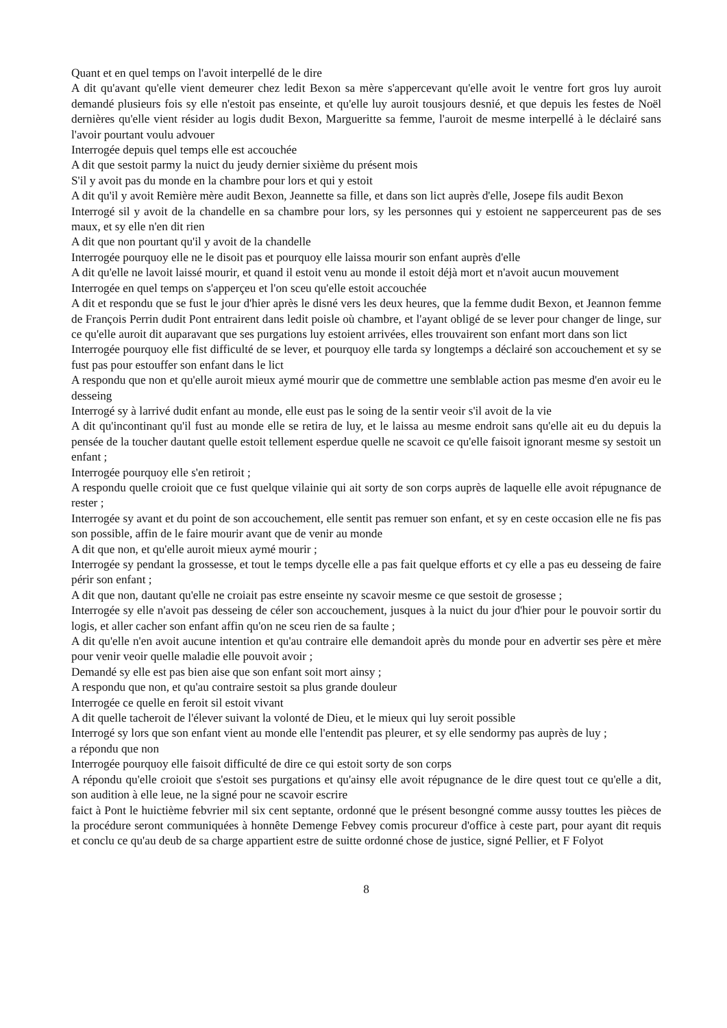Quant et en quel temps on l'avoit interpellé de le dire
A dit qu'avant qu'elle vient demeurer chez ledit Bexon sa mère s'appercevant qu'elle avoit le ventre fort gros luy auroit demandé plusieurs fois sy elle n'estoit pas enseinte, et qu'elle luy auroit tousjours desnié, et que depuis les festes de Noël dernières qu'elle vient résider au logis dudit Bexon, Margueritte sa femme, l'auroit de mesme interpellé à le déclairé sans l'avoir pourtant voulu advouer
Interrogée depuis quel temps elle est accouchée
A dit que sestoit parmy la nuict du jeudy dernier sixième du présent mois
S'il y avoit pas du monde en la chambre pour lors et qui y estoit
A dit qu'il y avoit Remière mère audit Bexon, Jeannette sa fille, et dans son lict auprès d'elle, Josepe fils audit Bexon
Interrogé sil y avoit de la chandelle en sa chambre pour lors, sy les personnes qui y estoient ne sapperceurent pas de ses maux, et sy elle n'en dit rien
A dit que non pourtant qu'il y avoit de la chandelle
Interrogée pourquoy elle ne le disoit pas et pourquoy elle laissa mourir son enfant auprès d'elle
A dit qu'elle ne lavoit laissé mourir, et quand il estoit venu au monde il estoit déjà mort et n'avoit aucun mouvement
Interrogée en quel temps on s'apperçeu et l'on sceu qu'elle estoit accouchée
A dit et respondu que se fust le jour d'hier après le disné vers les deux heures, que la femme dudit Bexon, et Jeannon femme de François Perrin dudit Pont entrairent dans ledit poisle où chambre, et l'ayant obligé de se lever pour changer de linge, sur ce qu'elle auroit dit auparavant que ses purgations luy estoient arrivées, elles trouvairent son enfant mort dans son lict
Interrogée pourquoy elle fist difficulté de se lever, et pourquoy elle tarda sy longtemps a déclairé son accouchement et sy se fust pas pour estouffer son enfant dans le lict
A respondu que non et qu'elle auroit mieux aymé mourir que de commettre une semblable action pas mesme d'en avoir eu le desseing
Interrogé sy à larrivé dudit enfant au monde, elle eust pas le soing de la sentir veoir s'il avoit de la vie
A dit qu'incontinant qu'il fust au monde elle se retira de luy, et le laissa au mesme endroit sans qu'elle ait eu du depuis la pensée de la toucher dautant quelle estoit tellement esperdue quelle ne scavoit ce qu'elle faisoit ignorant mesme sy sestoit un enfant ;
Interrogée pourquoy elle s'en retiroit ;
A respondu quelle croioit que ce fust quelque vilainie qui ait sorty de son corps auprès de laquelle elle avoit répugnance de rester ;
Interrogée sy avant et du point de son accouchement, elle sentit pas remuer son enfant, et sy en ceste occasion elle ne fis pas son possible, affin de le faire mourir avant que de venir au monde
A dit que non, et qu'elle auroit mieux aymé mourir ;
Interrogée sy pendant la grossesse, et tout le temps dycelle elle a pas fait quelque efforts et cy elle a pas eu desseing de faire périr son enfant ;
A dit que non, dautant qu'elle ne croiait pas estre enseinte ny scavoir mesme ce que sestoit de grosesse ;
Interrogée sy elle n'avoit pas desseing de céler son accouchement, jusques à la nuict du jour d'hier pour le pouvoir sortir du logis, et aller cacher son enfant affin qu'on ne sceu rien de sa faulte ;
A dit qu'elle n'en avoit aucune intention et qu'au contraire elle demandoit après du monde pour en advertir ses père et mère pour venir veoir quelle maladie elle pouvoit avoir ;
Demandé sy elle est pas bien aise que son enfant soit mort ainsy ;
A respondu que non, et qu'au contraire sestoit sa plus grande douleur
Interrogée ce quelle en feroit sil estoit vivant
A dit quelle tacheroit de l'élever suivant la volonté de Dieu, et le mieux qui luy seroit possible
Interrogé sy lors que son enfant vient au monde elle l'entendit pas pleurer, et sy elle sendormy pas auprès de luy ;
a répondu que non
Interrogée pourquoy elle faisoit difficulté de dire ce qui estoit sorty de son corps
A répondu qu'elle croioit que s'estoit ses purgations et qu'ainsy elle avoit répugnance de le dire quest tout ce qu'elle a dit, son audition à elle leue, ne la signé pour ne scavoir escrire
faict à Pont le huictième febvrier mil six cent septante, ordonné que le présent besongné comme aussy touttes les pièces de la procédure seront communiquées à honnête Demenge Febvey comis procureur d'office à ceste part, pour ayant dit requis et conclu ce qu'au deub de sa charge appartient estre de suitte ordonné chose de justice, signé Pellier, et F Folyot
8